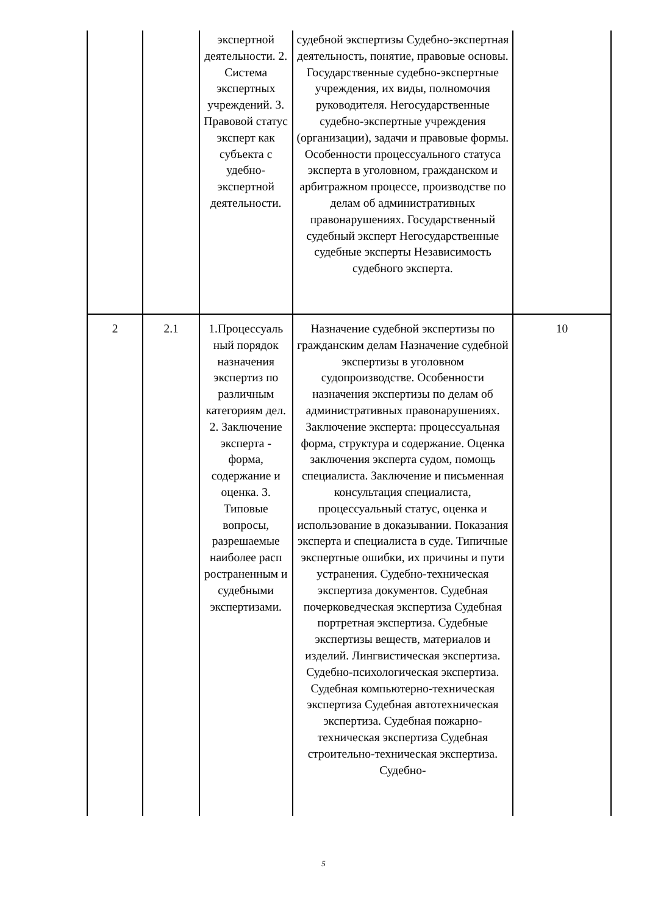| | | экспертной деятельности. 2. Система экспертных учреждений. 3. Правовой статус эксперт как субъекта с удебно-экспертной деятельности. | судебной экспертизы Судебно-экспертная деятельность, понятие, правовые основы. Государственные судебно-экспертные учреждения, их виды, полномочия руководителя. Негосударственные судебно-экспертные учреждения (организации), задачи и правовые формы. Особенности процессуального статуса эксперта в уголовном, гражданском и арбитражном процессе, производстве по делам об административных правонарушениях. Государственный судебный эксперт Негосударственные судебные эксперты Независимость судебного эксперта. | |
| 2 | 2.1 | 1.Процессуаль ный порядок назначения экспертиз по различным категориям дел. 2. Заключение эксперта - форма, содержание и оценка. 3. Типовые вопросы, разрешаемые наиболее расп ространенным и судебными экспертизами. | Назначение судебной экспертизы по гражданским делам Назначение судебной экспертизы в уголовном судопроизводстве. Особенности назначения экспертизы по делам об административных правонарушениях. Заключение эксперта: процессуальная форма, структура и содержание. Оценка заключения эксперта судом, помощь специалиста. Заключение и письменная консультация специалиста, процессуальный статус, оценка и использование в доказывании. Показания эксперта и специалиста в суде. Типичные экспертные ошибки, их причины и пути устранения. Судебно-техническая экспертиза документов. Судебная почерковедческая экспертиза Судебная портретная экспертиза. Судебные экспертизы веществ, материалов и изделий. Лингвистическая экспертиза. Судебно-психологическая экспертиза. Судебная компьютерно-техническая экспертиза Судебная автотехническая экспертиза. Судебная пожарно-техническая экспертиза Судебная строительно-техническая экспертиза. Судебно- | 10 |
5